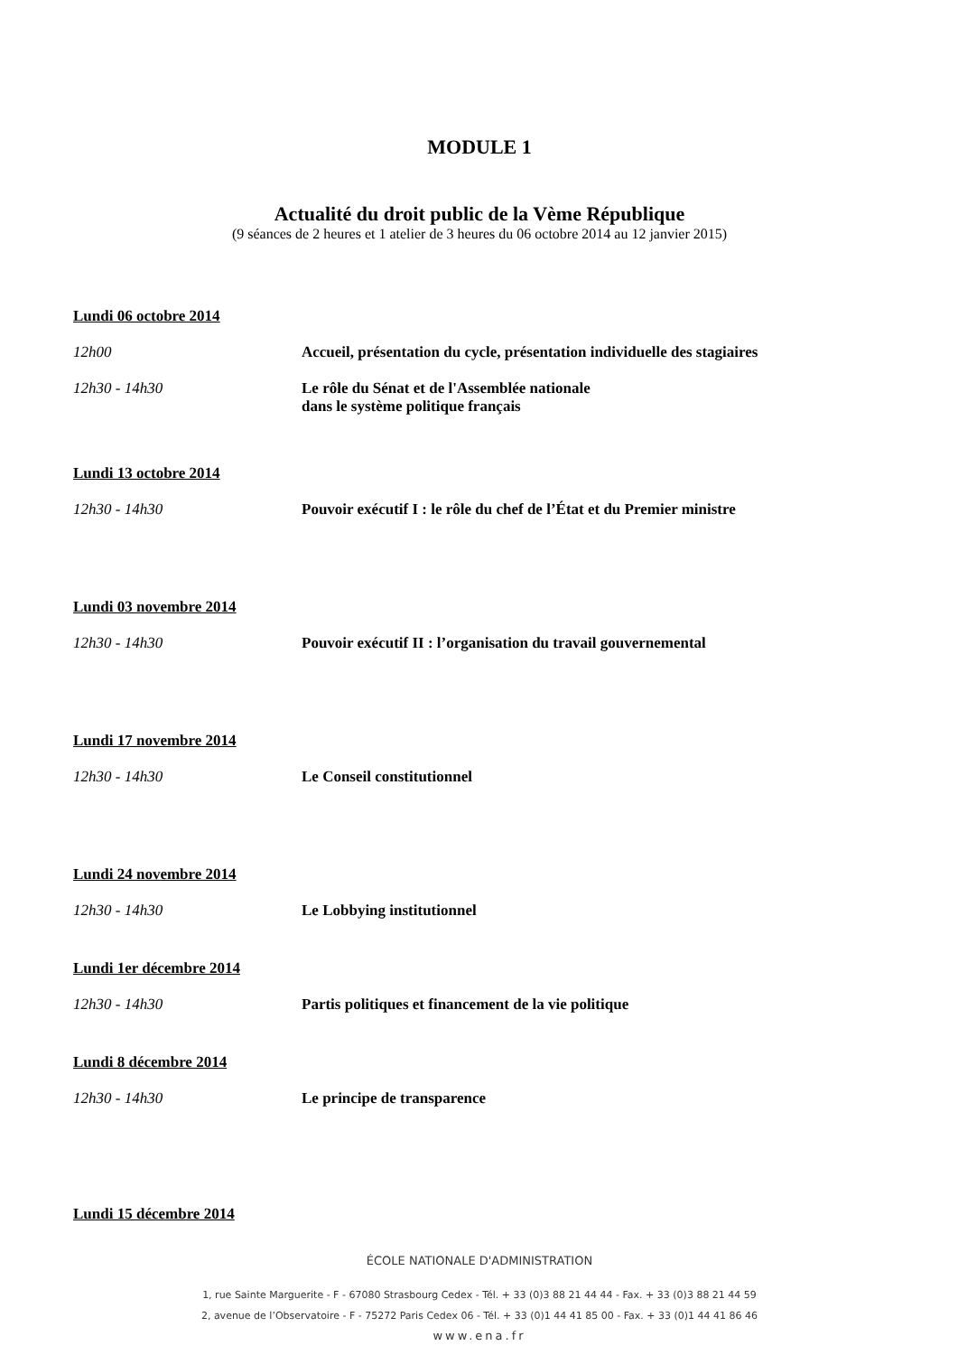MODULE 1
Actualité du droit public de la Vème République
(9 séances de 2 heures et 1 atelier de 3 heures du 06 octobre 2014 au 12 janvier 2015)
Lundi 06 octobre 2014
12h00 Accueil, présentation du cycle, présentation individuelle des stagiaires
12h30 - 14h30 Le rôle du Sénat et de l'Assemblée nationale
dans le système politique français
Lundi 13 octobre 2014
12h30 - 14h30 Pouvoir exécutif I : le rôle du chef de l’État et du Premier ministre
Lundi 03 novembre 2014
12h30 - 14h30 Pouvoir exécutif II : l’organisation du travail gouvernemental
Lundi 17 novembre 2014
12h30 - 14h30 Le Conseil constitutionnel
Lundi 24 novembre 2014
12h30 - 14h30 Le Lobbying institutionnel
Lundi 1er décembre 2014
12h30 - 14h30 Partis politiques et financement de la vie politique
Lundi 8 décembre 2014
12h30 - 14h30 Le principe de transparence
Lundi 15 décembre 2014
ÉCOLE NATIONALE D'ADMINISTRATION
1, rue Sainte Marguerite - F - 67080 Strasbourg Cedex - Tél. + 33 (0)3 88 21 44 44 - Fax. + 33 (0)3 88 21 44 59
2, avenue de l’Observatoire - F - 75272 Paris Cedex 06 - Tél. + 33 (0)1 44 41 85 00 - Fax. + 33 (0)1 44 41 86 46
www.ena.fr